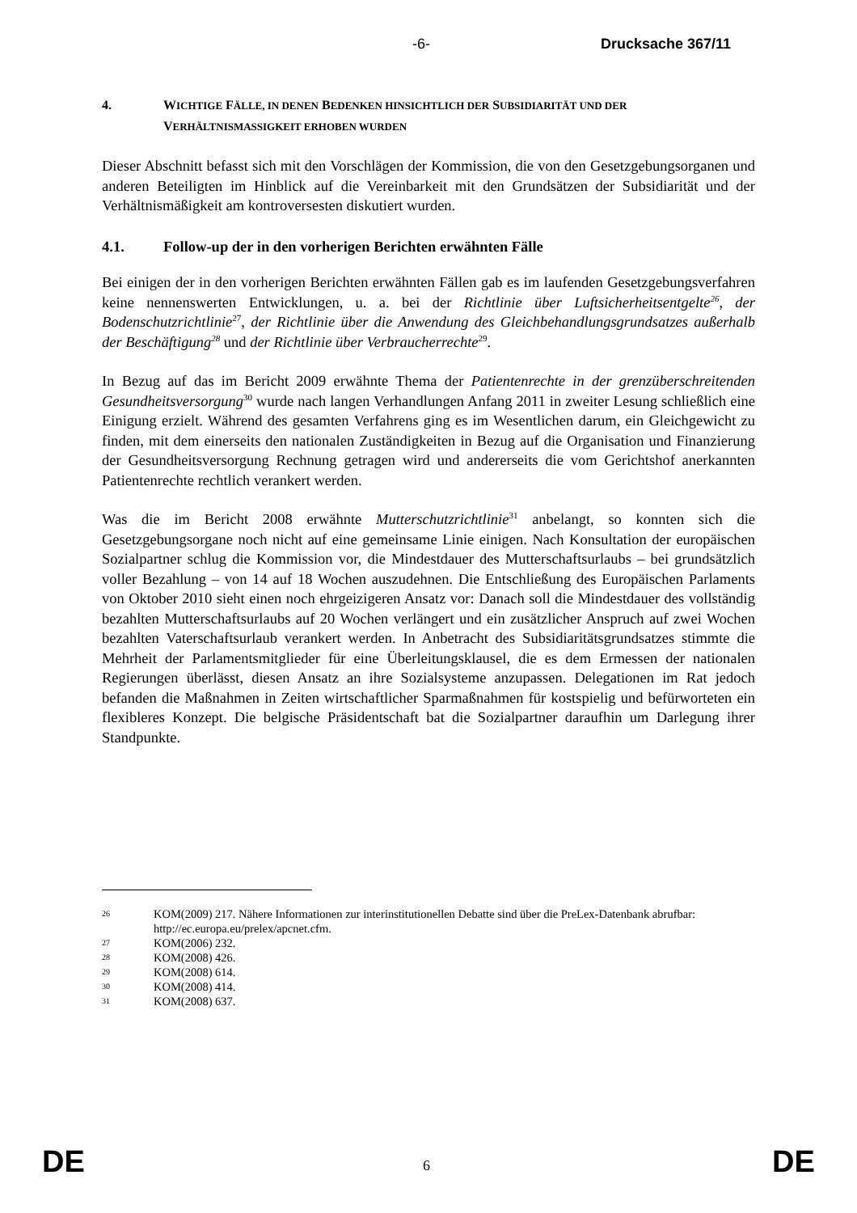-6- Drucksache 367/11
4. WICHTIGE FÄLLE, IN DENEN BEDENKEN HINSICHTLICH DER SUBSIDIARITÄT UND DER VERHÄLTNISMASSIGKEIT ERHOBEN WURDEN
Dieser Abschnitt befasst sich mit den Vorschlägen der Kommission, die von den Gesetzgebungsorganen und anderen Beteiligten im Hinblick auf die Vereinbarkeit mit den Grundsätzen der Subsidiarität und der Verhältnismäßigkeit am kontroversesten diskutiert wurden.
4.1. Follow-up der in den vorherigen Berichten erwähnten Fälle
Bei einigen der in den vorherigen Berichten erwähnten Fällen gab es im laufenden Gesetzgebungsverfahren keine nennenswerten Entwicklungen, u. a. bei der Richtlinie über Luftsicherheitsentgelte<sup>26</sup>, der Bodenschutzrichtlinie<sup>27</sup>, der Richtlinie über die Anwendung des Gleichbehandlungsgrundsatzes außerhalb der Beschäftigung<sup>28</sup> und der Richtlinie über Verbraucherrechte<sup>29</sup>.
In Bezug auf das im Bericht 2009 erwähnte Thema der Patientenrechte in der grenzüberschreitenden Gesundheitsversorgung<sup>30</sup> wurde nach langen Verhandlungen Anfang 2011 in zweiter Lesung schließlich eine Einigung erzielt. Während des gesamten Verfahrens ging es im Wesentlichen darum, ein Gleichgewicht zu finden, mit dem einerseits den nationalen Zuständigkeiten in Bezug auf die Organisation und Finanzierung der Gesundheitsversorgung Rechnung getragen wird und andererseits die vom Gerichtshof anerkannten Patientenrechte rechtlich verankert werden.
Was die im Bericht 2008 erwähnte Mutterschutzrichtlinie<sup>31</sup> anbelangt, so konnten sich die Gesetzgebungsorgane noch nicht auf eine gemeinsame Linie einigen. Nach Konsultation der europäischen Sozialpartner schlug die Kommission vor, die Mindestdauer des Mutterschaftsurlaubs – bei grundsätzlich voller Bezahlung – von 14 auf 18 Wochen auszudehnen. Die Entschließung des Europäischen Parlaments von Oktober 2010 sieht einen noch ehrgeizigeren Ansatz vor: Danach soll die Mindestdauer des vollständig bezahlten Mutterschaftsurlaubs auf 20 Wochen verlängert und ein zusätzlicher Anspruch auf zwei Wochen bezahlten Vaterschaftsurlaub verankert werden. In Anbetracht des Subsidiaritätsgrundsatzes stimmte die Mehrheit der Parlamentsmitglieder für eine Überleitungsklausel, die es dem Ermessen der nationalen Regierungen überlässt, diesen Ansatz an ihre Sozialsysteme anzupassen. Delegationen im Rat jedoch befanden die Maßnahmen in Zeiten wirtschaftlicher Sparmaßnahmen für kostspielig und befürworteten ein flexibleres Konzept. Die belgische Präsidentschaft bat die Sozialpartner daraufhin um Darlegung ihrer Standpunkte.
26 KOM(2009) 217. Nähere Informationen zur interinstitutionellen Debatte sind über die PreLex-Datenbank abrufbar: http://ec.europa.eu/prelex/apcnet.cfm.
27 KOM(2006) 232.
28 KOM(2008) 426.
29 KOM(2008) 614.
30 KOM(2008) 414.
31 KOM(2008) 637.
DE 6 DE